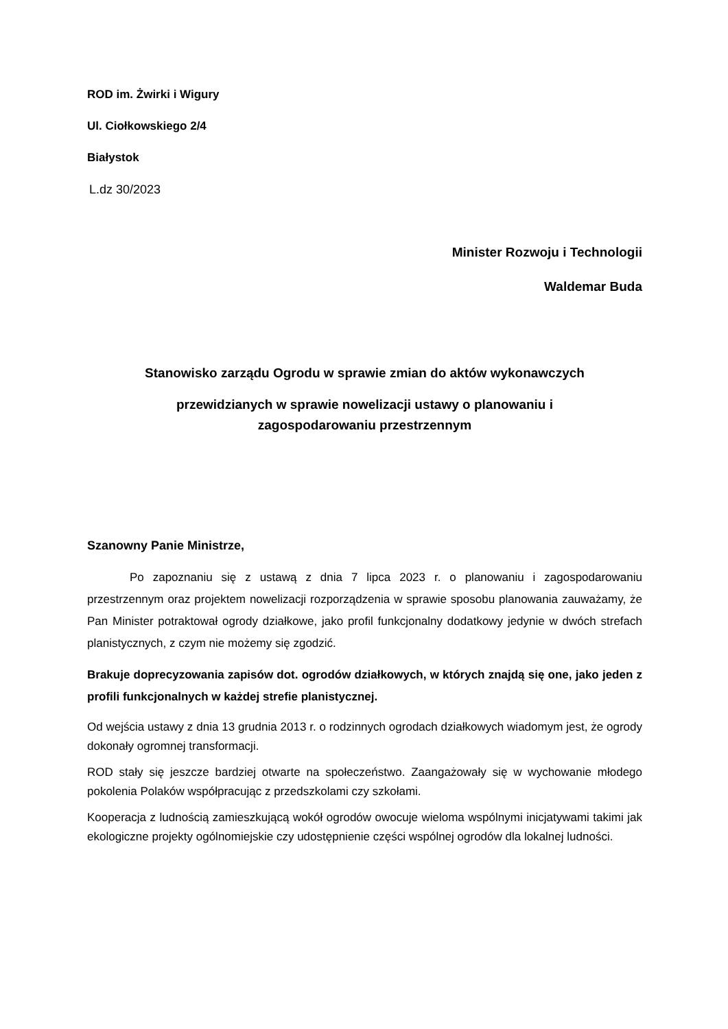ROD im. Żwirki i Wigury
Ul. Ciołkowskiego 2/4
Białystok
L.dz 30/2023
Minister Rozwoju i Technologii
Waldemar Buda
Stanowisko zarządu Ogrodu w sprawie zmian do aktów wykonawczych
przewidzianych w sprawie nowelizacji ustawy o planowaniu i
zagospodarowaniu przestrzennym
Szanowny Panie Ministrze,
Po zapoznaniu się z ustawą z dnia 7 lipca 2023 r. o planowaniu i zagospodarowaniu przestrzennym oraz projektem nowelizacji rozporządzenia w sprawie sposobu planowania zauważamy, że Pan Minister potraktował ogrody działkowe, jako profil funkcjonalny dodatkowy jedynie w dwóch strefach planistycznych, z czym nie możemy się zgodzić.
Brakuje doprecyzowania zapisów dot. ogrodów działkowych, w których znajdą się one, jako jeden z profili funkcjonalnych w każdej strefie planistycznej.
Od wejścia ustawy z dnia 13 grudnia 2013 r. o rodzinnych ogrodach działkowych wiadomym jest, że ogrody dokonały ogromnej transformacji.
ROD stały się jeszcze bardziej otwarte na społeczeństwo. Zaangażowały się w wychowanie młodego pokolenia Polaków współpracując z przedszkolami czy szkołami.
Kooperacja z ludnością zamieszkującą wokół ogrodów owocuje wieloma wspólnymi inicjatywami takimi jak ekologiczne projekty ogólnomiejskie czy udostępnienie części wspólnej ogrodów dla lokalnej ludności.